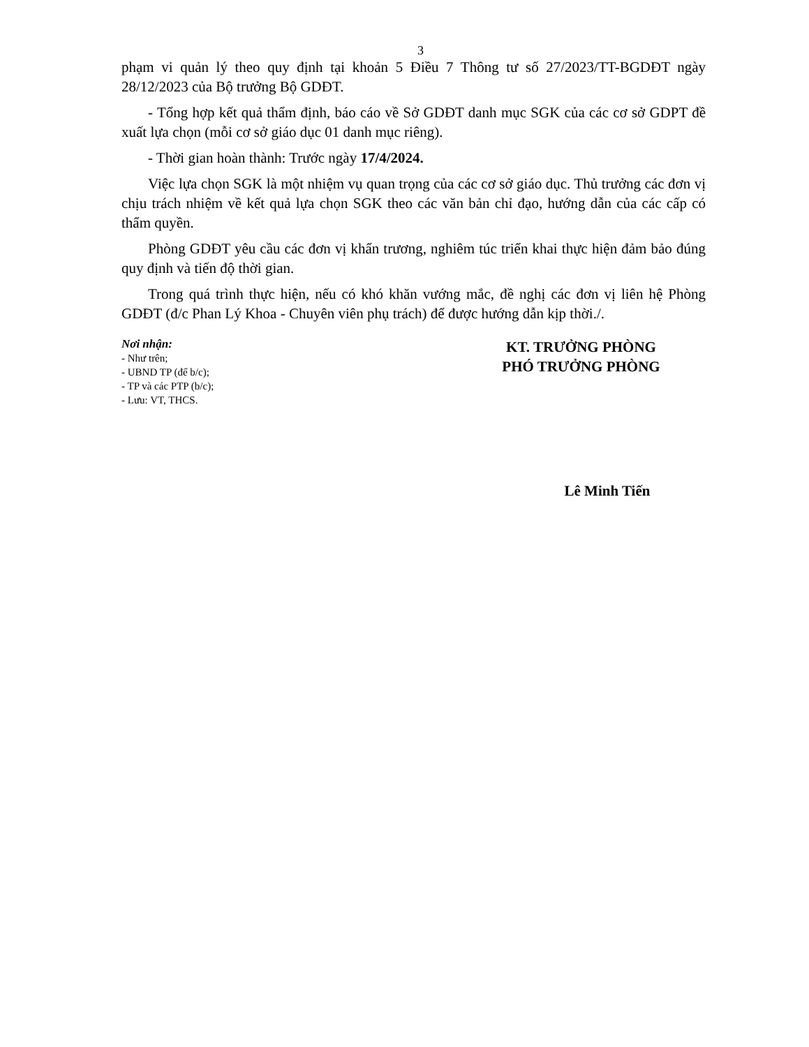3
phạm vi quản lý theo quy định tại khoản 5 Điều 7 Thông tư số 27/2023/TT-BGDĐT ngày 28/12/2023 của Bộ trưởng Bộ GDĐT.
- Tổng hợp kết quả thẩm định, báo cáo về Sở GDĐT danh mục SGK của các cơ sở GDPT đề xuất lựa chọn (mỗi cơ sở giáo dục 01 danh mục riêng).
- Thời gian hoàn thành: Trước ngày 17/4/2024.
Việc lựa chọn SGK là một nhiệm vụ quan trọng của các cơ sở giáo dục. Thủ trưởng các đơn vị chịu trách nhiệm về kết quả lựa chọn SGK theo các văn bản chỉ đạo, hướng dẫn của các cấp có thẩm quyền.
Phòng GDĐT yêu cầu các đơn vị khẩn trương, nghiêm túc triển khai thực hiện đảm bảo đúng quy định và tiến độ thời gian.
Trong quá trình thực hiện, nếu có khó khăn vướng mắc, đề nghị các đơn vị liên hệ Phòng GDĐT (đ/c Phan Lý Khoa - Chuyên viên phụ trách) để được hướng dẫn kịp thời./.
Nơi nhận:
- Như trên;
- UBND TP (để b/c);
- TP và các PTP (b/c);
- Lưu: VT, THCS.
KT. TRƯỞNG PHÒNG
PHÓ TRƯỞNG PHÒNG
Lê Minh Tiến